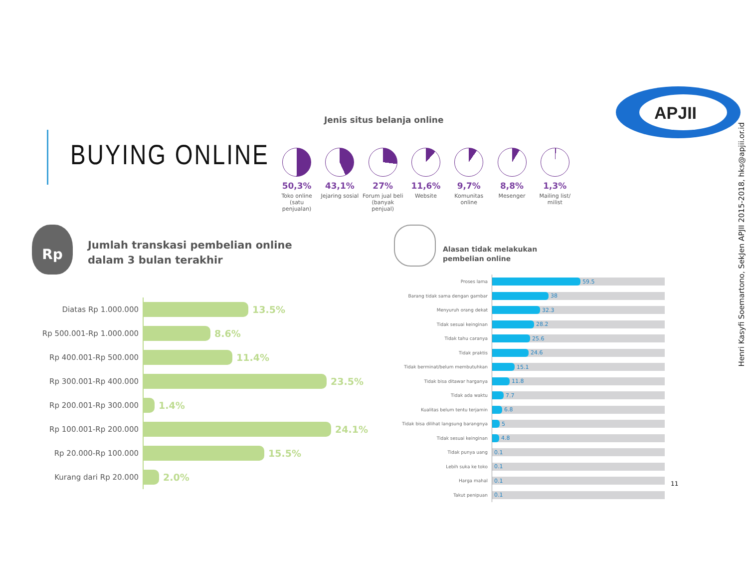BUYING ONLINE
APJII
Henri Kasyfi Soemartono, SekJen APJII 2015-2018, hks@apjii.or.id
Jenis situs belanja online
50,3%
Toko online (satu penjualan)
43,1%
Jejaring sosial
27%
Forum jual beli (banyak penjual)
11,6%
Website
9,7%
Komunitas online
8,8%
Mesenger
1,3%
Mailing list/ milist
Rp
Jumlah transkasi pembelian online
dalam 3 bulan terakhir
Diatas Rp 1.000.000
13.5%
Rp 500.001-Rp 1.000.000
8.6%
Rp 400.001-Rp 500.000
11.4%
Rp 300.001-Rp 400.000
23.5%
Rp 200.001-Rp 300.000
1.4%
Rp 100.001-Rp 200.000
24.1%
Rp 20.000-Rp 100.000
15.5%
Kurang dari Rp 20.000
2.0%
Alasan tidak melakukan
pembelian online
Proses lama
59.5
Barang tidak sama dengan gambar
38
Menyuruh orang dekat
32.3
Tidak sesuai keinginan
28.2
Tidak tahu caranya
25.6
Tidak praktis
24.6
Tidak berminat/belum membutuhkan
15.1
Tidak bisa ditawar harganya
11.8
Tidak ada waktu
7.7
Kualitas belum tentu terjamin
6.8
Tidak bisa dilihat langsung barangnya
5
Tidak sesuai keinginan
4.8
Tidak punya uang
0.1
Lebih suka ke toko
0.1
Harga mahal
0.1
Takut penipuan
0.1
11